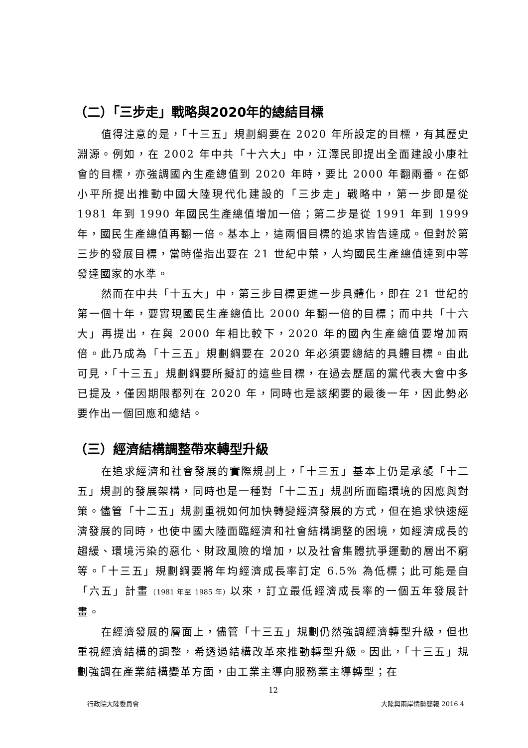（二）「三步走」戰略與2020年的總結目標
值得注意的是，「十三五」規劃綱要在 2020 年所設定的目標，有其歷史淵源。例如，在 2002 年中共「十六大」中，江澤民即提出全面建設小康社會的目標，亦強調國內生產總值到 2020 年時，要比 2000 年翻兩番。在鄧小平所提出推動中國大陸現代化建設的「三步走」戰略中，第一步即是從 1981 年到 1990 年國民生產總值增加一倍；第二步是從 1991 年到 1999 年，國民生產總值再翻一倍。基本上，這兩個目標的追求皆告達成。但對於第三步的發展目標，當時僅指出要在 21 世紀中葉，人均國民生產總值達到中等發達國家的水準。
然而在中共「十五大」中，第三步目標更進一步具體化，即在 21 世紀的第一個十年，要實現國民生產總值比 2000 年翻一倍的目標；而中共「十六大」再提出，在與 2000 年相比較下，2020 年的國內生產總值要增加兩倍。此乃成為「十三五」規劃綱要在 2020 年必須要總結的具體目標。由此可見，「十三五」規劃綱要所擬訂的這些目標，在過去歷屆的黨代表大會中多已提及，僅因期限都列在 2020 年，同時也是該綱要的最後一年，因此勢必要作出一個回應和總結。
（三）經濟結構調整帶來轉型升級
在追求經濟和社會發展的實際規劃上，「十三五」基本上仍是承襲「十二五」規劃的發展架構，同時也是一種對「十二五」規劃所面臨環境的因應與對策。儘管「十二五」規劃重視如何加快轉變經濟發展的方式，但在追求快速經濟發展的同時，也使中國大陸面臨經濟和社會結構調整的困境，如經濟成長的趨緩、環境污染的惡化、財政風險的增加，以及社會集體抗爭運動的層出不窮等。「十三五」規劃綱要將年均經濟成長率訂定 6.5% 為低標；此可能是自「六五」計畫（1981 年至 1985 年）以來，訂立最低經濟成長率的一個五年發展計畫。
在經濟發展的層面上，儘管「十三五」規劃仍然強調經濟轉型升級，但也重視經濟結構的調整，希透過結構改革來推動轉型升級。因此，「十三五」規劃強調在產業結構變革方面，由工業主導向服務業主導轉型；在
12
行政院大陸委員會 大陸與兩岸情勢簡報 2016.4